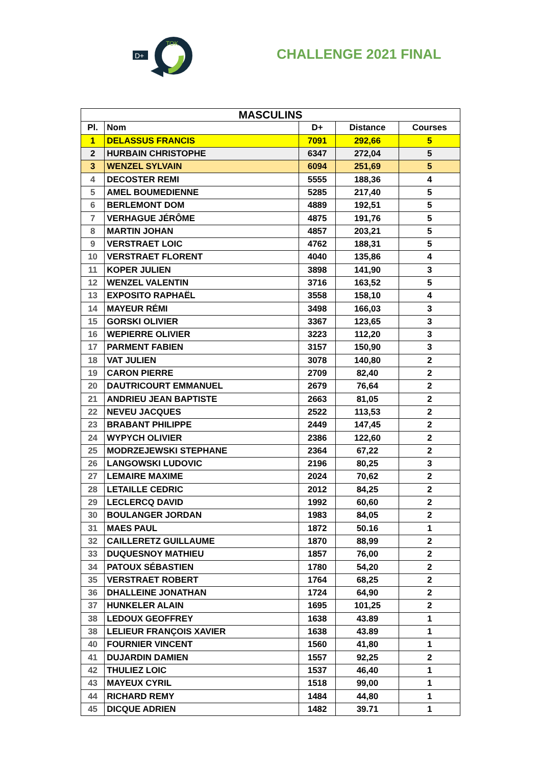D+
TOK
CHALLENGE 2021 FINAL
| MASCULINS | | | | |
| --- | --- | --- | --- | --- |
| Pl. | Nom | D+ | Distance | Courses |
| 1 | DELASSUS FRANCIS | 7091 | 292,66 | 5 |
| 2 | HURBAIN CHRISTOPHE | 6347 | 272,04 | 5 |
| 3 | WENZEL SYLVAIN | 6094 | 251,69 | 5 |
| 4 | DECOSTER REMI | 5555 | 188,36 | 4 |
| 5 | AMEL BOUMEDIENNE | 5285 | 217,40 | 5 |
| 6 | BERLEMONT DOM | 4889 | 192,51 | 5 |
| 7 | VERHAGUE JÉRÔME | 4875 | 191,76 | 5 |
| 8 | MARTIN JOHAN | 4857 | 203,21 | 5 |
| 9 | VERSTRAET LOIC | 4762 | 188,31 | 5 |
| 10 | VERSTRAET FLORENT | 4040 | 135,86 | 4 |
| 11 | KOPER JULIEN | 3898 | 141,90 | 3 |
| 12 | WENZEL VALENTIN | 3716 | 163,52 | 5 |
| 13 | EXPOSITO RAPHAËL | 3558 | 158,10 | 4 |
| 14 | MAYEUR RÉMI | 3498 | 166,03 | 3 |
| 15 | GORSKI OLIVIER | 3367 | 123,65 | 3 |
| 16 | WEPIERRE OLIVIER | 3223 | 112,20 | 3 |
| 17 | PARMENT FABIEN | 3157 | 150,90 | 3 |
| 18 | VAT JULIEN | 3078 | 140,80 | 2 |
| 19 | CARON PIERRE | 2709 | 82,40 | 2 |
| 20 | DAUTRICOURT EMMANUEL | 2679 | 76,64 | 2 |
| 21 | ANDRIEU JEAN BAPTISTE | 2663 | 81,05 | 2 |
| 22 | NEVEU JACQUES | 2522 | 113,53 | 2 |
| 23 | BRABANT PHILIPPE | 2449 | 147,45 | 2 |
| 24 | WYPYCH OLIVIER | 2386 | 122,60 | 2 |
| 25 | MODRZEJEWSKI STEPHANE | 2364 | 67,22 | 2 |
| 26 | LANGOWSKI LUDOVIC | 2196 | 80,25 | 3 |
| 27 | LEMAIRE MAXIME | 2024 | 70,62 | 2 |
| 28 | LETAILLE CEDRIC | 2012 | 84,25 | 2 |
| 29 | LECLERCQ DAVID | 1992 | 60,60 | 2 |
| 30 | BOULANGER JORDAN | 1983 | 84,05 | 2 |
| 31 | MAES PAUL | 1872 | 50.16 | 1 |
| 32 | CAILLERETZ GUILLAUME | 1870 | 88,99 | 2 |
| 33 | DUQUESNOY MATHIEU | 1857 | 76,00 | 2 |
| 34 | PATOUX SÉBASTIEN | 1780 | 54,20 | 2 |
| 35 | VERSTRAET ROBERT | 1764 | 68,25 | 2 |
| 36 | DHALLEINE JONATHAN | 1724 | 64,90 | 2 |
| 37 | HUNKELER ALAIN | 1695 | 101,25 | 2 |
| 38 | LEDOUX GEOFFREY | 1638 | 43.89 | 1 |
| 38 | LELIEUR FRANÇOIS XAVIER | 1638 | 43.89 | 1 |
| 40 | FOURNIER VINCENT | 1560 | 41,80 | 1 |
| 41 | DUJARDIN DAMIEN | 1557 | 92,25 | 2 |
| 42 | THULIEZ LOIC | 1537 | 46,40 | 1 |
| 43 | MAYEUX CYRIL | 1518 | 99,00 | 1 |
| 44 | RICHARD REMY | 1484 | 44,80 | 1 |
| 45 | DICQUE ADRIEN | 1482 | 39.71 | 1 |